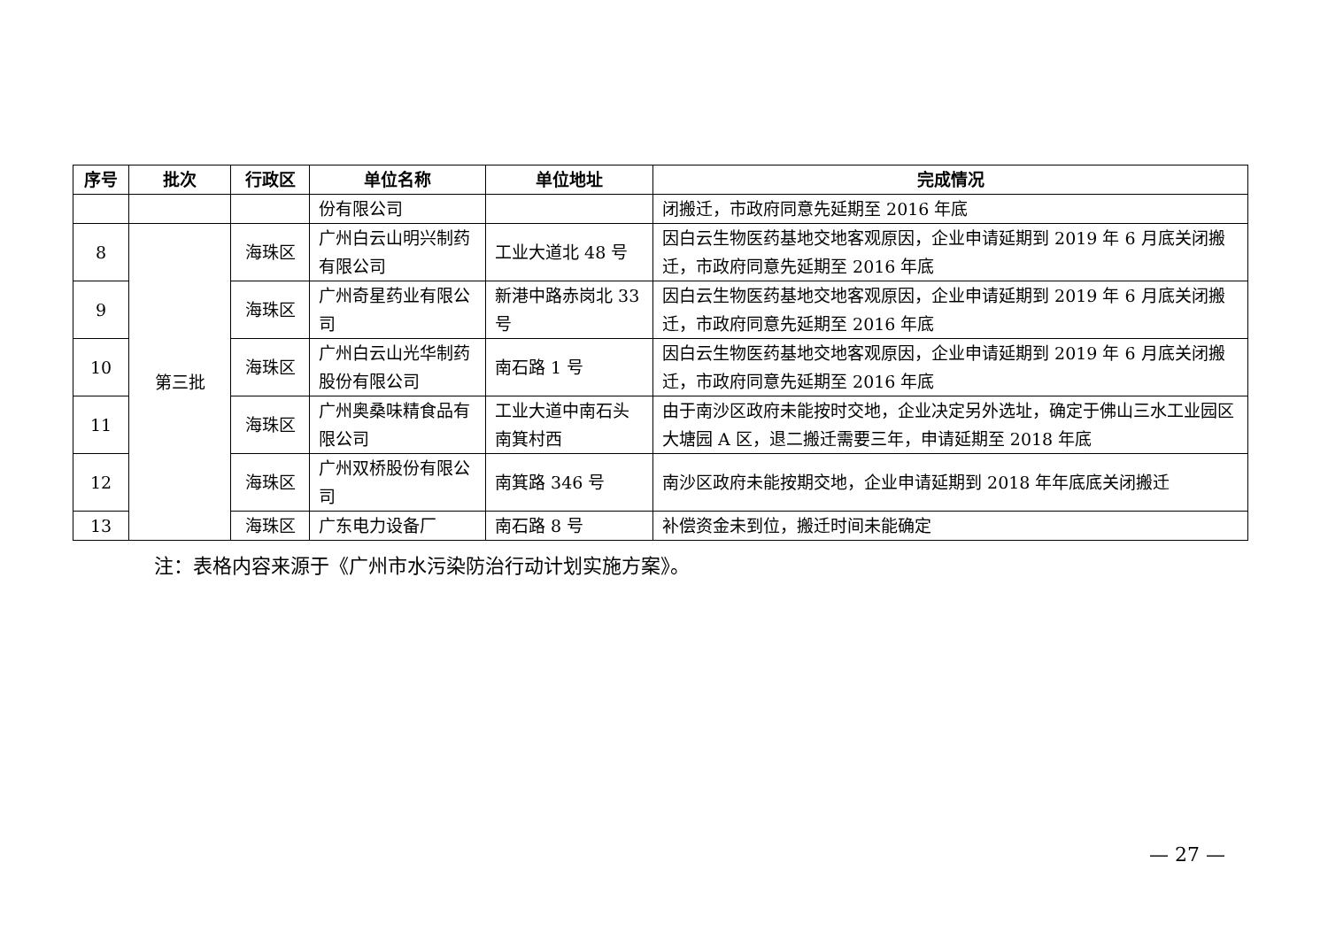| 序号 | 批次 | 行政区 | 单位名称 | 单位地址 | 完成情况 |
| --- | --- | --- | --- | --- | --- |
| | | | 份有限公司 | | 闭搬迁，市政府同意先延期至 2016 年底 |
| 8 | 第三批 | 海珠区 | 广州白云山明兴制药有限公司 | 工业大道北 48 号 | 因白云生物医药基地交地客观原因，企业申请延期到 2019 年 6 月底关闭搬迁，市政府同意先延期至 2016 年底 |
| 9 | | 海珠区 | 广州奇星药业有限公司 | 新港中路赤岗北 33 号 | 因白云生物医药基地交地客观原因，企业申请延期到 2019 年 6 月底关闭搬迁，市政府同意先延期至 2016 年底 |
| 10 | | 海珠区 | 广州白云山光华制药股份有限公司 | 南石路 1 号 | 因白云生物医药基地交地客观原因，企业申请延期到 2019 年 6 月底关闭搬迁，市政府同意先延期至 2016 年底 |
| 11 | | 海珠区 | 广州奥桑味精食品有限公司 | 工业大道中南石头南箕村西 | 由于南沙区政府未能按时交地，企业决定另外选址，确定于佛山三水工业园区大塘园 A 区，退二搬迁需要三年，申请延期至 2018 年底 |
| 12 | | 海珠区 | 广州双桥股份有限公司 | 南箕路 346 号 | 南沙区政府未能按期交地，企业申请延期到 2018 年年底底关闭搬迁 |
| 13 | | 海珠区 | 广东电力设备厂 | 南石路 8 号 | 补偿资金未到位，搬迁时间未能确定 |
注：表格内容来源于《广州市水污染防治行动计划实施方案》。
— 27 —